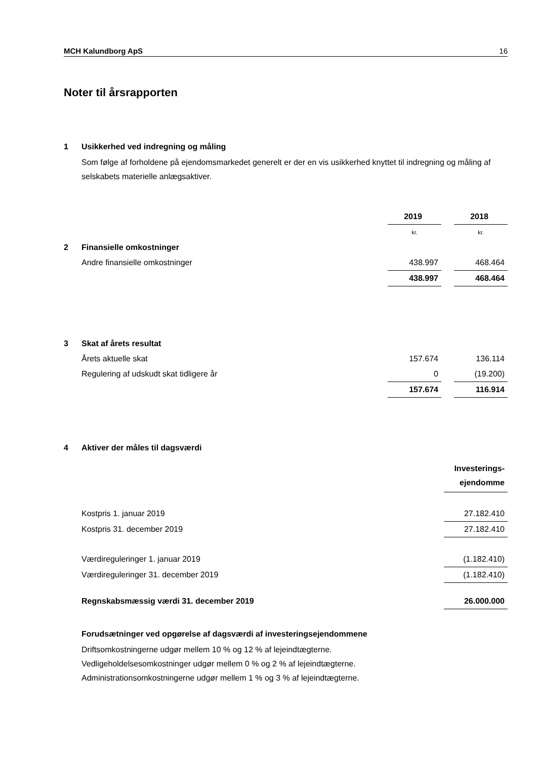MCH Kalundborg ApS 16
Noter til årsrapporten
1 Usikkerhed ved indregning og måling
Som følge af forholdene på ejendomsmarkedet generelt er der en vis usikkerhed knyttet til indregning og måling af selskabets materielle anlægsaktiver.
| | 2019 | | 2018 |
| | kr. | | kr. |
| 2 Finansielle omkostninger | | | |
| Andre finansielle omkostninger | 438.997 | | 468.464 |
| | 438.997 | | 468.464 |
| 3 Skat af årets resultat | | | |
| Årets aktuelle skat | 157.674 | | 136.114 |
| Regulering af udskudt skat tidligere år | 0 | | (19.200) |
| | 157.674 | | 116.914 |
4 Aktiver der måles til dagsværdi
| | Investerings- ejendomme |
| Kostpris 1. januar 2019 | 27.182.410 |
| Kostpris 31. december 2019 | 27.182.410 |
| Værdireguleringer 1. januar 2019 | (1.182.410) |
| Værdireguleringer 31. december 2019 | (1.182.410) |
| Regnskabsmæssig værdi 31. december 2019 | 26.000.000 |
Forudsætninger ved opgørelse af dagsværdi af investeringsejendommene
Driftsomkostningerne udgør mellem 10 % og 12 % af lejeindtægterne.
Vedligeholdelsesomkostninger udgør mellem 0 % og 2 % af lejeindtægterne.
Administrationsomkostningerne udgør mellem 1 % og 3 % af lejeindtægterne.